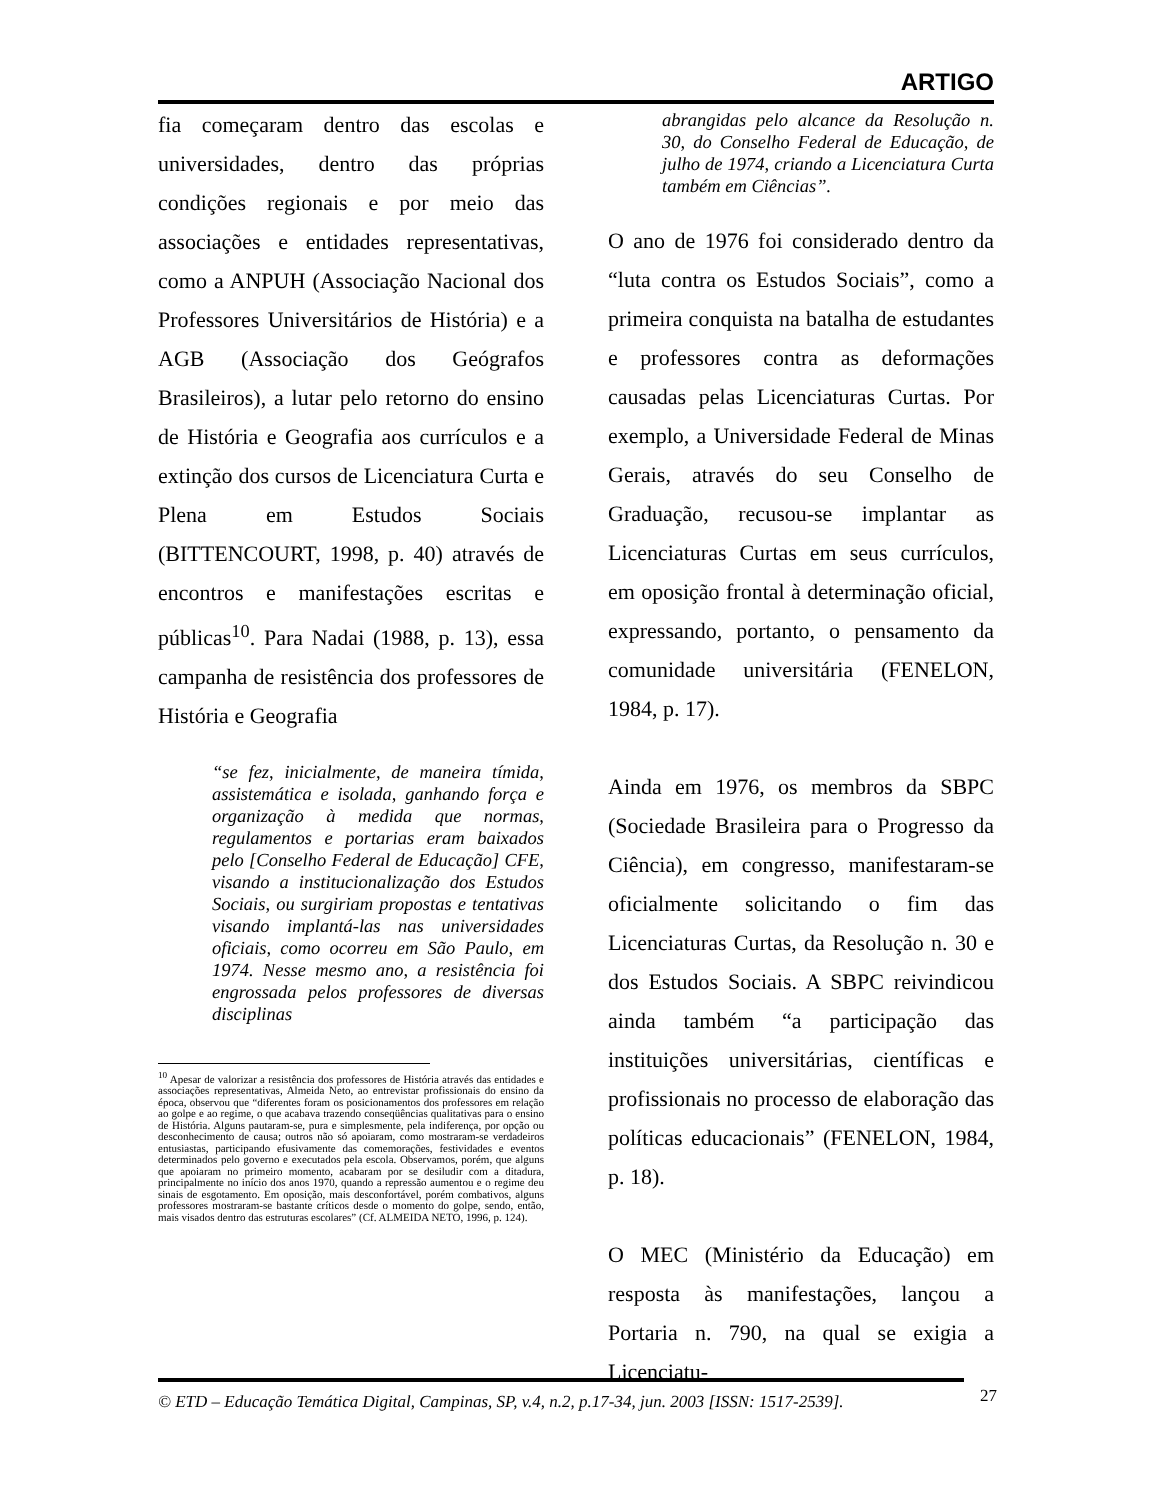ARTIGO
fia começaram dentro das escolas e universidades, dentro das próprias condições regionais e por meio das associações e entidades representativas, como a ANPUH (Associação Nacional dos Professores Universitários de História) e a AGB (Associação dos Geógrafos Brasileiros), a lutar pelo retorno do ensino de História e Geografia aos currículos e a extinção dos cursos de Licenciatura Curta e Plena em Estudos Sociais (BITTENCOURT, 1998, p. 40) através de encontros e manifestações escritas e públicas<sup>10</sup>. Para Nadai (1988, p. 13), essa campanha de resistência dos professores de História e Geografia
“se fez, inicialmente, de maneira tímida, assistemática e isolada, ganhando força e organização à medida que normas, regulamentos e portarias eram baixados pelo [Conselho Federal de Educação] CFE, visando a institucionalização dos Estudos Sociais, ou surgiriam propostas e tentativas visando implantá-las nas universidades oficiais, como ocorreu em São Paulo, em 1974. Nesse mesmo ano, a resistência foi engrossada pelos professores de diversas disciplinas
<sup>10</sup> Apesar de valorizar a resistência dos professores de História através das entidades e associações representativas, Almeida Neto, ao entrevistar profissionais do ensino da época, observou que “diferentes foram os posicionamentos dos professores em relação ao golpe e ao regime, o que acabava trazendo conseqüências qualitativas para o ensino de História. Alguns pautaram-se, pura e simplesmente, pela indiferença, por opção ou desconhecimento de causa; outros não só apoiaram, como mostraram-se verdadeiros entusiastas, participando efusivamente das comemorações, festividades e eventos determinados pelo governo e executados pela escola. Observamos, porém, que alguns que apoiaram no primeiro momento, acabaram por se desiludir com a ditadura, principalmente no início dos anos 1970, quando a repressão aumentou e o regime deu sinais de esgotamento. Em oposição, mais desconfortável, porém combativos, alguns professores mostraram-se bastante críticos desde o momento do golpe, sendo, então, mais visados dentro das estruturas escolares” (Cf. ALMEIDA NETO, 1996, p. 124).
abrangidas pelo alcance da Resolução n. 30, do Conselho Federal de Educação, de julho de 1974, criando a Licenciatura Curta também em Ciências”.
O ano de 1976 foi considerado dentro da “luta contra os Estudos Sociais”, como a primeira conquista na batalha de estudantes e professores contra as deformações causadas pelas Licenciaturas Curtas. Por exemplo, a Universidade Federal de Minas Gerais, através do seu Conselho de Graduação, recusou-se implantar as Licenciaturas Curtas em seus currículos, em oposição frontal à determinação oficial, expressando, portanto, o pensamento da comunidade universitária (FENELON, 1984, p. 17).
Ainda em 1976, os membros da SBPC (Sociedade Brasileira para o Progresso da Ciência), em congresso, manifestaram-se oficialmente solicitando o fim das Licenciaturas Curtas, da Resolução n. 30 e dos Estudos Sociais. A SBPC reivindicou ainda também “a participação das instituições universitárias, científicas e profissionais no processo de elaboração das políticas educacionais” (FENELON, 1984, p. 18).
O MEC (Ministério da Educação) em resposta às manifestações, lançou a Portaria n. 790, na qual se exigia a Licenciatu-
© ETD – Educação Temática Digital, Campinas, SP, v.4, n.2, p.17-34, jun. 2003 [ISSN: 1517-2539].
27